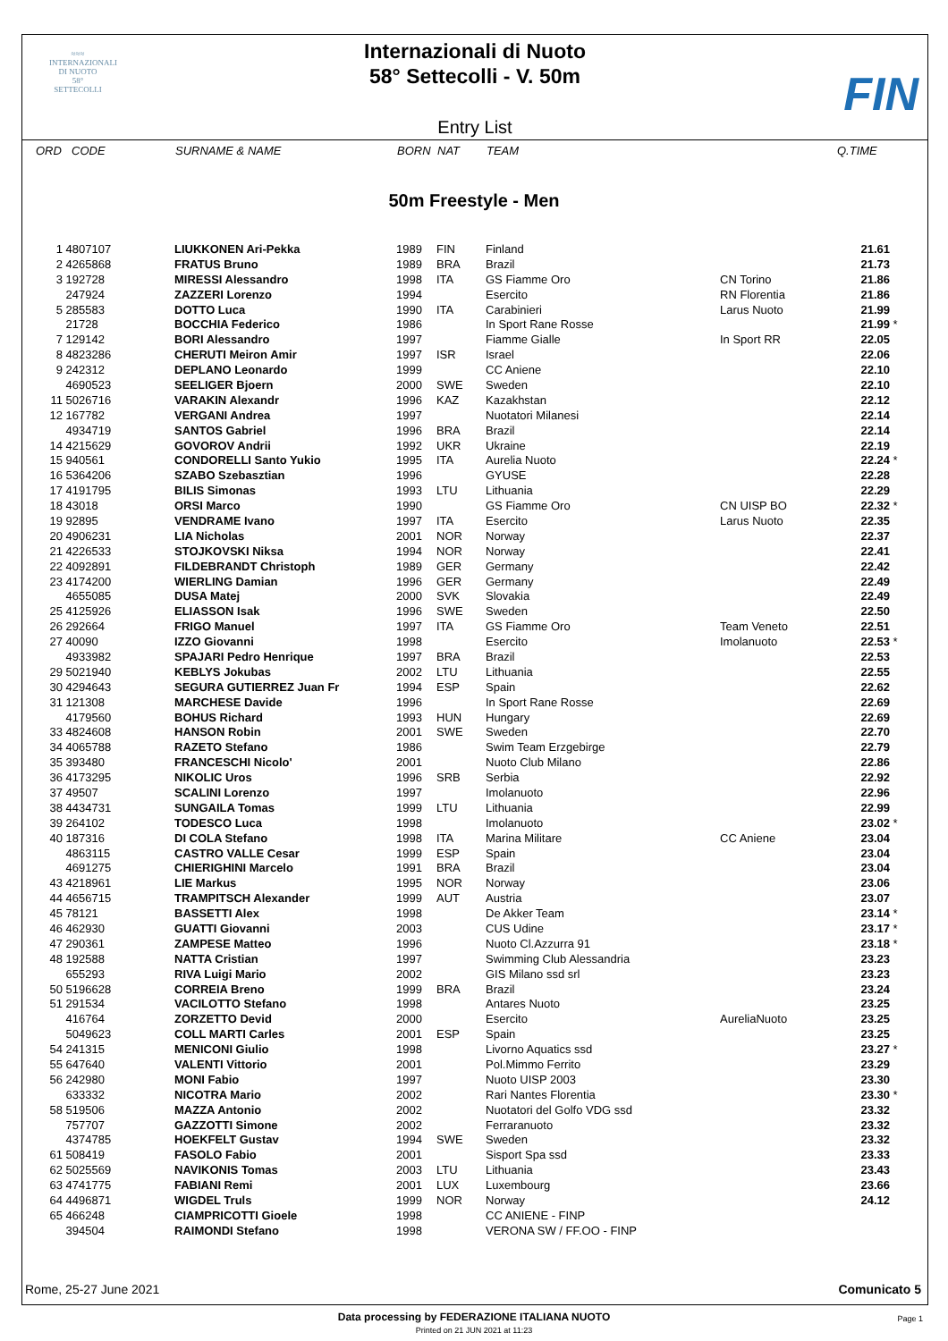≈≈≈
INTERNAZIONALI
DI NUOTO
58°
SETTECOLLI
Internazionali di Nuoto
58° Settecolli - V. 50m
FIN
Entry List
| ORD | CODE | SURNAME & NAME | BORN | NAT | TEAM | | Q.TIME |
| --- | --- | --- | --- | --- | --- | --- | --- |
50m Freestyle - Men
| 1 | 4807107 | LIUKKONEN Ari-Pekka | 1989 | FIN | Finland | | 21.61 | |
| 2 | 4265868 | FRATUS Bruno | 1989 | BRA | Brazil | | 21.73 | |
| 3 | 192728 | MIRESSI Alessandro | 1998 | ITA | GS Fiamme Oro | CN Torino | 21.86 | |
| | 247924 | ZAZZERI Lorenzo | 1994 | | Esercito | RN Florentia | 21.86 | |
| 5 | 285583 | DOTTO Luca | 1990 | ITA | Carabinieri | Larus Nuoto | 21.99 | |
| | 21728 | BOCCHIA Federico | 1986 | | In Sport Rane Rosse | | 21.99 | * |
| 7 | 129142 | BORI Alessandro | 1997 | | Fiamme Gialle | In Sport RR | 22.05 | |
| 8 | 4823286 | CHERUTI Meiron Amir | 1997 | ISR | Israel | | 22.06 | |
| 9 | 242312 | DEPLANO Leonardo | 1999 | | CC Aniene | | 22.10 | |
| | 4690523 | SEELIGER Bjoern | 2000 | SWE | Sweden | | 22.10 | |
| 11 | 5026716 | VARAKIN Alexandr | 1996 | KAZ | Kazakhstan | | 22.12 | |
| 12 | 167782 | VERGANI Andrea | 1997 | | Nuotatori Milanesi | | 22.14 | |
| | 4934719 | SANTOS Gabriel | 1996 | BRA | Brazil | | 22.14 | |
| 14 | 4215629 | GOVOROV Andrii | 1992 | UKR | Ukraine | | 22.19 | |
| 15 | 940561 | CONDORELLI Santo Yukio | 1995 | ITA | Aurelia Nuoto | | 22.24 | * |
| 16 | 5364206 | SZABO Szebasztian | 1996 | | GYUSE | | 22.28 | |
| 17 | 4191795 | BILIS Simonas | 1993 | LTU | Lithuania | | 22.29 | |
| 18 | 43018 | ORSI Marco | 1990 | | GS Fiamme Oro | CN UISP BO | 22.32 | * |
| 19 | 92895 | VENDRAME Ivano | 1997 | ITA | Esercito | Larus Nuoto | 22.35 | |
| 20 | 4906231 | LIA Nicholas | 2001 | NOR | Norway | | 22.37 | |
| 21 | 4226533 | STOJKOVSKI Niksa | 1994 | NOR | Norway | | 22.41 | |
| 22 | 4092891 | FILDEBRANDT Christoph | 1989 | GER | Germany | | 22.42 | |
| 23 | 4174200 | WIERLING Damian | 1996 | GER | Germany | | 22.49 | |
| | 4655085 | DUSA Matej | 2000 | SVK | Slovakia | | 22.49 | |
| 25 | 4125926 | ELIASSON Isak | 1996 | SWE | Sweden | | 22.50 | |
| 26 | 292664 | FRIGO Manuel | 1997 | ITA | GS Fiamme Oro | Team Veneto | 22.51 | |
| 27 | 40090 | IZZO Giovanni | 1998 | | Esercito | Imolanuoto | 22.53 | * |
| | 4933982 | SPAJARI Pedro Henrique | 1997 | BRA | Brazil | | 22.53 | |
| 29 | 5021940 | KEBLYS Jokubas | 2002 | LTU | Lithuania | | 22.55 | |
| 30 | 4294643 | SEGURA GUTIERREZ Juan Fr | 1994 | ESP | Spain | | 22.62 | |
| 31 | 121308 | MARCHESE Davide | 1996 | | In Sport Rane Rosse | | 22.69 | |
| | 4179560 | BOHUS Richard | 1993 | HUN | Hungary | | 22.69 | |
| 33 | 4824608 | HANSON Robin | 2001 | SWE | Sweden | | 22.70 | |
| 34 | 4065788 | RAZETO Stefano | 1986 | | Swim Team Erzgebirge | | 22.79 | |
| 35 | 393480 | FRANCESCHI Nicolo' | 2001 | | Nuoto Club Milano | | 22.86 | |
| 36 | 4173295 | NIKOLIC Uros | 1996 | SRB | Serbia | | 22.92 | |
| 37 | 49507 | SCALINI Lorenzo | 1997 | | Imolanuoto | | 22.96 | |
| 38 | 4434731 | SUNGAILA Tomas | 1999 | LTU | Lithuania | | 22.99 | |
| 39 | 264102 | TODESCO Luca | 1998 | | Imolanuoto | | 23.02 | * |
| 40 | 187316 | DI COLA Stefano | 1998 | ITA | Marina Militare | CC Aniene | 23.04 | |
| | 4863115 | CASTRO VALLE Cesar | 1999 | ESP | Spain | | 23.04 | |
| | 4691275 | CHIERIGHINI Marcelo | 1991 | BRA | Brazil | | 23.04 | |
| 43 | 4218961 | LIE Markus | 1995 | NOR | Norway | | 23.06 | |
| 44 | 4656715 | TRAMPITSCH Alexander | 1999 | AUT | Austria | | 23.07 | |
| 45 | 78121 | BASSETTI Alex | 1998 | | De Akker Team | | 23.14 | * |
| 46 | 462930 | GUATTI Giovanni | 2003 | | CUS Udine | | 23.17 | * |
| 47 | 290361 | ZAMPESE Matteo | 1996 | | Nuoto Cl.Azzurra 91 | | 23.18 | * |
| 48 | 192588 | NATTA Cristian | 1997 | | Swimming Club Alessandria | | 23.23 | |
| | 655293 | RIVA Luigi Mario | 2002 | | GIS Milano ssd srl | | 23.23 | |
| 50 | 5196628 | CORREIA Breno | 1999 | BRA | Brazil | | 23.24 | |
| 51 | 291534 | VACILOTTO Stefano | 1998 | | Antares Nuoto | | 23.25 | |
| | 416764 | ZORZETTO Devid | 2000 | | Esercito | AureliaNuoto | 23.25 | |
| | 5049623 | COLL MARTI Carles | 2001 | ESP | Spain | | 23.25 | |
| 54 | 241315 | MENICONI Giulio | 1998 | | Livorno Aquatics ssd | | 23.27 | * |
| 55 | 647640 | VALENTI Vittorio | 2001 | | Pol.Mimmo Ferrito | | 23.29 | |
| 56 | 242980 | MONI Fabio | 1997 | | Nuoto UISP 2003 | | 23.30 | |
| | 633332 | NICOTRA Mario | 2002 | | Rari Nantes Florentia | | 23.30 | * |
| 58 | 519506 | MAZZA Antonio | 2002 | | Nuotatori del Golfo VDG ssd | | 23.32 | |
| | 757707 | GAZZOTTI Simone | 2002 | | Ferraranuoto | | 23.32 | |
| | 4374785 | HOEKFELT Gustav | 1994 | SWE | Sweden | | 23.32 | |
| 61 | 508419 | FASOLO Fabio | 2001 | | Sisport Spa ssd | | 23.33 | |
| 62 | 5025569 | NAVIKONIS Tomas | 2003 | LTU | Lithuania | | 23.43 | |
| 63 | 4741775 | FABIANI Remi | 2001 | LUX | Luxembourg | | 23.66 | |
| 64 | 4496871 | WIGDEL Truls | 1999 | NOR | Norway | | 24.12 | |
| 65 | 466248 | CIAMPRICOTTI Gioele | 1998 | | CC ANIENE - FINP | | | |
| | 394504 | RAIMONDI Stefano | 1998 | | VERONA SW / FF.OO - FINP | | | |
Rome, 25-27 June 2021 Comunicato 5
Data processing by FEDERAZIONE ITALIANA NUOTO
Printed on 21 JUN 2021 at 11:23
Page 1